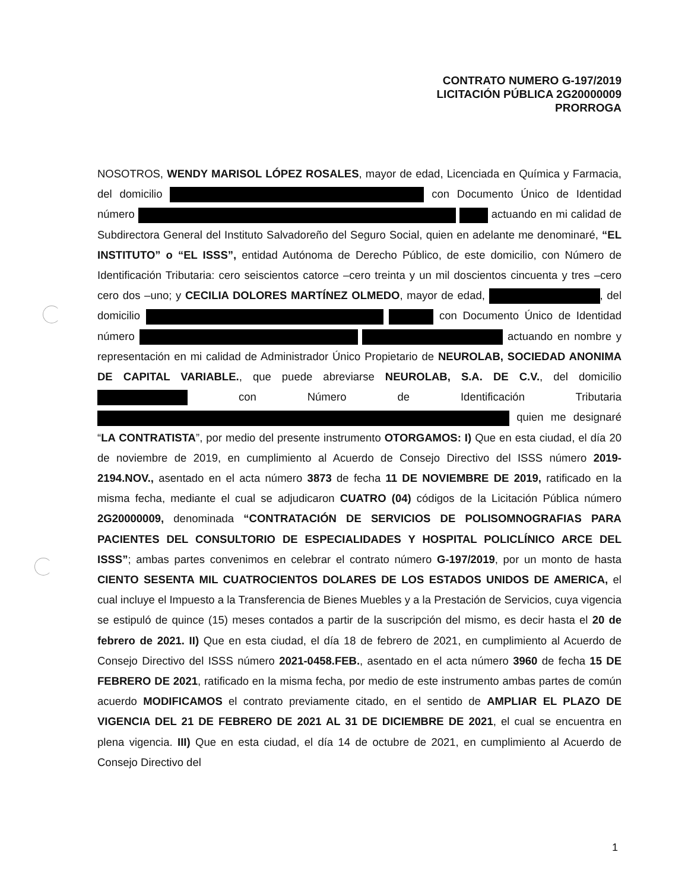CONTRATO NUMERO G-197/2019
LICITACIÓN PÚBLICA 2G20000009
PRORROGA
NOSOTROS, WENDY MARISOL LÓPEZ ROSALES, mayor de edad, Licenciada en Química y Farmacia, del domicilio con Documento Único de Identidad número actuando en mi calidad de Subdirectora General del Instituto Salvadoreño del Seguro Social, quien en adelante me denominaré, “EL INSTITUTO” o “EL ISSS”, entidad Autónoma de Derecho Público, de este domicilio, con Número de Identificación Tributaria: cero seiscientos catorce –cero treinta y un mil doscientos cincuenta y tres –cero cero dos –uno; y CECILIA DOLORES MARTÍNEZ OLMEDO, mayor de edad, , del domicilio con Documento Único de Identidad número actuando en nombre y representación en mi calidad de Administrador Único Propietario de NEUROLAB, SOCIEDAD ANONIMA DE CAPITAL VARIABLE., que puede abreviarse NEUROLAB, S.A. DE C.V., del domicilio con Número de Identificación Tributaria quien me designaré “LA CONTRATISTA”, por medio del presente instrumento OTORGAMOS: I) Que en esta ciudad, el día 20 de noviembre de 2019, en cumplimiento al Acuerdo de Consejo Directivo del ISSS número 2019-2194.NOV., asentado en el acta número 3873 de fecha 11 DE NOVIEMBRE DE 2019, ratificado en la misma fecha, mediante el cual se adjudicaron CUATRO (04) códigos de la Licitación Pública número 2G20000009, denominada “CONTRATACIÓN DE SERVICIOS DE POLISOMNOGRAFIAS PARA PACIENTES DEL CONSULTORIO DE ESPECIALIDADES Y HOSPITAL POLICLÍNICO ARCE DEL ISSS”; ambas partes convenimos en celebrar el contrato número G-197/2019, por un monto de hasta CIENTO SESENTA MIL CUATROCIENTOS DOLARES DE LOS ESTADOS UNIDOS DE AMERICA, el cual incluye el Impuesto a la Transferencia de Bienes Muebles y a la Prestación de Servicios, cuya vigencia se estipuló de quince (15) meses contados a partir de la suscripción del mismo, es decir hasta el 20 de febrero de 2021. II) Que en esta ciudad, el día 18 de febrero de 2021, en cumplimiento al Acuerdo de Consejo Directivo del ISSS número 2021-0458.FEB., asentado en el acta número 3960 de fecha 15 DE FEBRERO DE 2021, ratificado en la misma fecha, por medio de este instrumento ambas partes de común acuerdo MODIFICAMOS el contrato previamente citado, en el sentido de AMPLIAR EL PLAZO DE VIGENCIA DEL 21 DE FEBRERO DE 2021 AL 31 DE DICIEMBRE DE 2021, el cual se encuentra en plena vigencia. III) Que en esta ciudad, el día 14 de octubre de 2021, en cumplimiento al Acuerdo de Consejo Directivo del
1